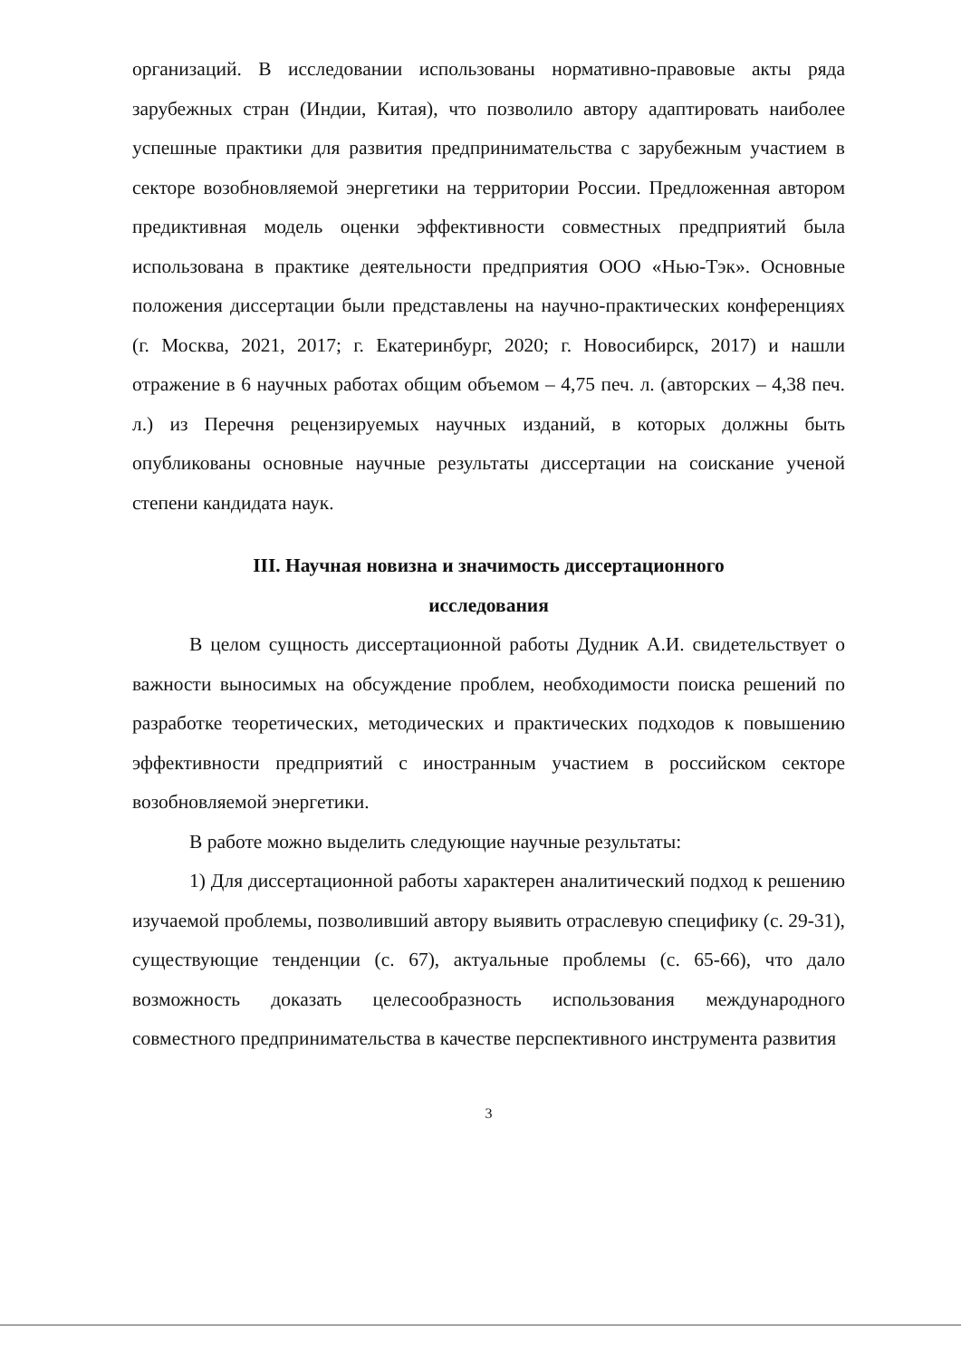организаций. В исследовании использованы нормативно-правовые акты ряда зарубежных стран (Индии, Китая), что позволило автору адаптировать наиболее успешные практики для развития предпринимательства с зарубежным участием в секторе возобновляемой энергетики на территории России. Предложенная автором предиктивная модель оценки эффективности совместных предприятий была использована в практике деятельности предприятия ООО «Нью-Тэк». Основные положения диссертации были представлены на научно-практических конференциях (г. Москва, 2021, 2017; г. Екатеринбург, 2020; г. Новосибирск, 2017) и нашли отражение в 6 научных работах общим объемом – 4,75 печ. л. (авторских – 4,38 печ. л.) из Перечня рецензируемых научных изданий, в которых должны быть опубликованы основные научные результаты диссертации на соискание ученой степени кандидата наук.
III. Научная новизна и значимость диссертационного
исследования
В целом сущность диссертационной работы Дудник А.И. свидетельствует о важности выносимых на обсуждение проблем, необходимости поиска решений по разработке теоретических, методических и практических подходов к повышению эффективности предприятий с иностранным участием в российском секторе возобновляемой энергетики.
В работе можно выделить следующие научные результаты:
1) Для диссертационной работы характерен аналитический подход к решению изучаемой проблемы, позволивший автору выявить отраслевую специфику (с. 29-31), существующие тенденции (с. 67), актуальные проблемы (с. 65-66), что дало возможность доказать целесообразность использования международного совместного предпринимательства в качестве перспективного инструмента развития
3